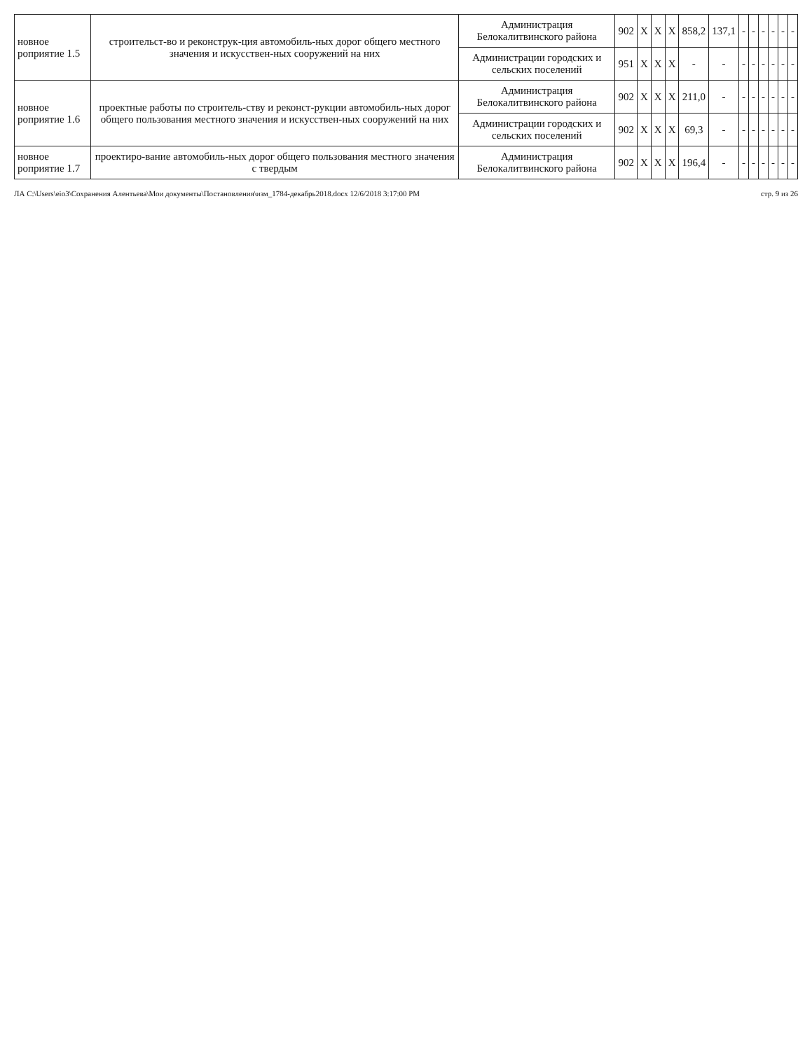| новное роприятие 1.5 | строительст-во и реконструк-ция автомобиль-ных дорог общего местного значения и искусствен-ных сооружений на них | Администрация Белокалитвинского района | 902 | X | X | X | 858,2 | 137,1 | - | - | - | - | - | - |
| | | Администрации городских и сельских поселений | 951 | X | X | X | - | - | - | - | - | - | - | - |
| новное роприятие 1.6 | проектные работы по строитель-ству и реконст-рукции автомобиль-ных дорог общего пользования местного значения и искусствен-ных сооружений на них | Администрация Белокалитвинского района | 902 | X | X | X | 211,0 | - | - | - | - | - | - | - |
| | | Администрации городских и сельских поселений | 902 | X | X | X | 69,3 | - | - | - | - | - | - | - |
| новное роприятие 1.7 | проектиро-вание автомобиль-ных дорог общего пользования местного значения с твердым | Администрация Белокалитвинского района | 902 | X | X | X | 196,4 | - | - | - | - | - | - | - |
ЛА C:\Users\eio3\Сохранения Алентьева\Мои документы\Постановления\изм_1784-декабрь2018.docx 12/6/2018 3:17:00 PM стр. 9 из 26